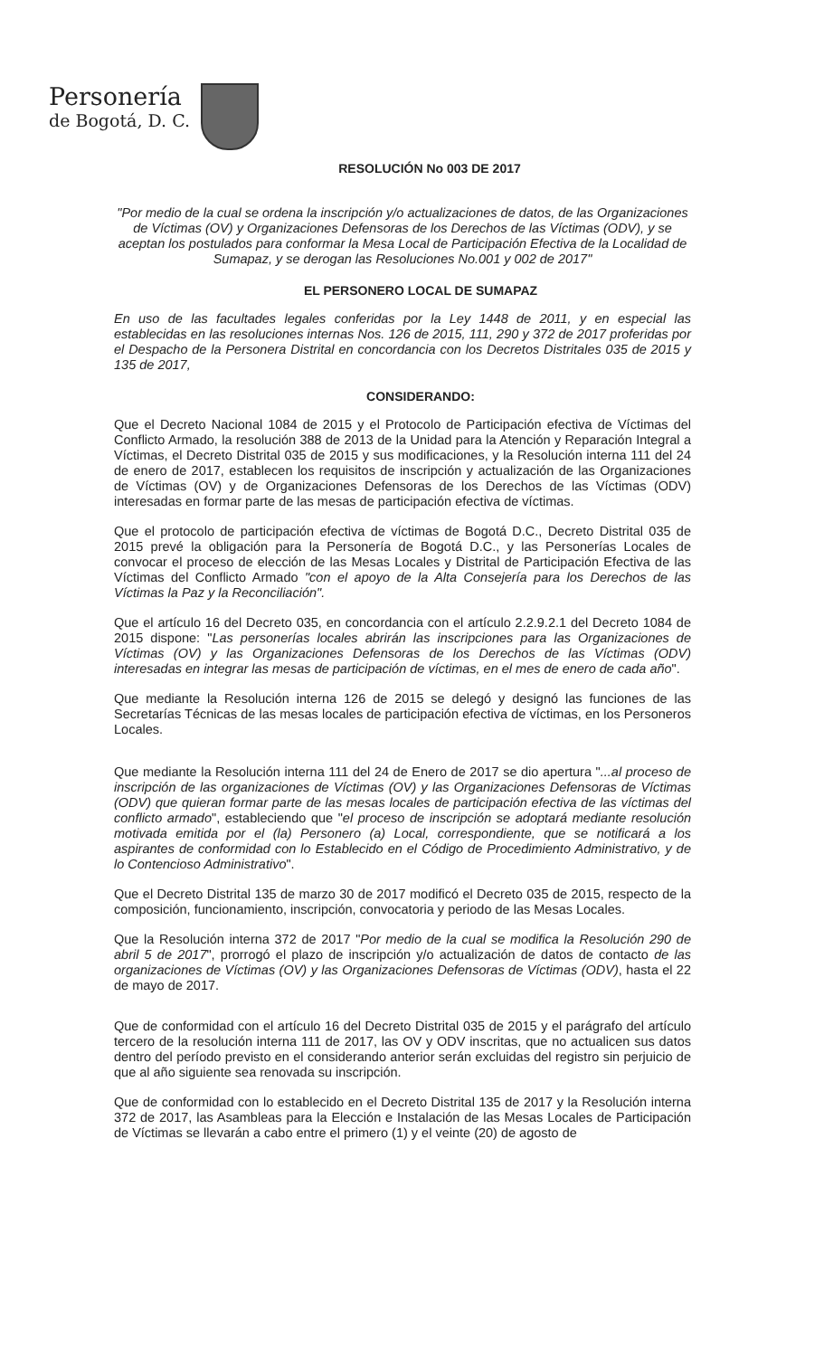Personería
de Bogotá, D. C.
RESOLUCIÓN No 003 DE 2017
"Por medio de la cual se ordena la inscripción y/o actualizaciones de datos, de las Organizaciones de Víctimas (OV) y Organizaciones Defensoras de los Derechos de las Víctimas (ODV), y se aceptan los postulados para conformar la Mesa Local de Participación Efectiva de la Localidad de Sumapaz, y se derogan las Resoluciones No.001 y 002 de 2017"
EL PERSONERO LOCAL DE SUMAPAZ
En uso de las facultades legales conferidas por la Ley 1448 de 2011, y en especial las establecidas en las resoluciones internas Nos. 126 de 2015, 111, 290 y 372 de 2017 proferidas por el Despacho de la Personera Distrital en concordancia con los Decretos Distritales 035 de 2015 y 135 de 2017,
CONSIDERANDO:
Que el Decreto Nacional 1084 de 2015 y el Protocolo de Participación efectiva de Víctimas del Conflicto Armado, la resolución 388 de 2013 de la Unidad para la Atención y Reparación Integral a Víctimas, el Decreto Distrital 035 de 2015 y sus modificaciones, y la Resolución interna 111 del 24 de enero de 2017, establecen los requisitos de inscripción y actualización de las Organizaciones de Víctimas (OV) y de Organizaciones Defensoras de los Derechos de las Víctimas (ODV) interesadas en formar parte de las mesas de participación efectiva de víctimas.
Que el protocolo de participación efectiva de víctimas de Bogotá D.C., Decreto Distrital 035 de 2015 prevé la obligación para la Personería de Bogotá D.C., y las Personerías Locales de convocar el proceso de elección de las Mesas Locales y Distrital de Participación Efectiva de las Víctimas del Conflicto Armado "con el apoyo de la Alta Consejería para los Derechos de las Víctimas la Paz y la Reconciliación".
Que el artículo 16 del Decreto 035, en concordancia con el artículo 2.2.9.2.1 del Decreto 1084 de 2015 dispone: "Las personerías locales abrirán las inscripciones para las Organizaciones de Víctimas (OV) y las Organizaciones Defensoras de los Derechos de las Víctimas (ODV) interesadas en integrar las mesas de participación de víctimas, en el mes de enero de cada año".
Que mediante la Resolución interna 126 de 2015 se delegó y designó las funciones de las Secretarías Técnicas de las mesas locales de participación efectiva de víctimas, en los Personeros Locales.
Que mediante la Resolución interna 111 del 24 de Enero de 2017 se dio apertura "...al proceso de inscripción de las organizaciones de Víctimas (OV) y las Organizaciones Defensoras de Víctimas (ODV) que quieran formar parte de las mesas locales de participación efectiva de las víctimas del conflicto armado", estableciendo que "el proceso de inscripción se adoptará mediante resolución motivada emitida por el (la) Personero (a) Local, correspondiente, que se notificará a los aspirantes de conformidad con lo Establecido en el Código de Procedimiento Administrativo, y de lo Contencioso Administrativo".
Que el Decreto Distrital 135 de marzo 30 de 2017 modificó el Decreto 035 de 2015, respecto de la composición, funcionamiento, inscripción, convocatoria y periodo de las Mesas Locales.
Que la Resolución interna 372 de 2017 "Por medio de la cual se modifica la Resolución 290 de abril 5 de 2017", prorrogó el plazo de inscripción y/o actualización de datos de contacto de las organizaciones de Víctimas (OV) y las Organizaciones Defensoras de Víctimas (ODV), hasta el 22 de mayo de 2017.
Que de conformidad con el artículo 16 del Decreto Distrital 035 de 2015 y el parágrafo del artículo tercero de la resolución interna 111 de 2017, las OV y ODV inscritas, que no actualicen sus datos dentro del período previsto en el considerando anterior serán excluidas del registro sin perjuicio de que al año siguiente sea renovada su inscripción.
Que de conformidad con lo establecido en el Decreto Distrital 135 de 2017 y la Resolución interna 372 de 2017, las Asambleas para la Elección e Instalación de las Mesas Locales de Participación de Víctimas se llevarán a cabo entre el primero (1) y el veinte (20) de agosto de